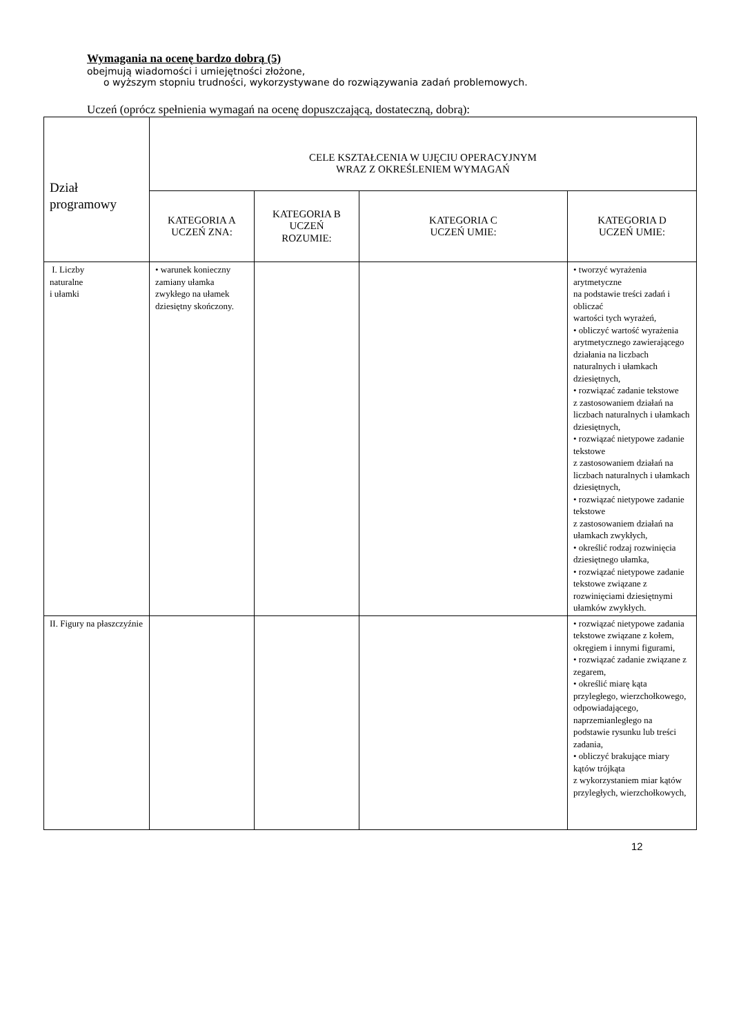Wymagania na ocenę bardzo dobrą (5)
obejmują wiadomości i umiejętności złożone,
o wyższym stopniu trudności, wykorzystywane do rozwiązywania zadań problemowych.
Uczeń (oprócz spełnienia wymagań na ocenę dopuszczającą, dostateczną, dobrą):
| Dział programowy | CELE KSZTAŁCENIA W UJĘCIU OPERACYJNYM WRAZ Z OKREŚLENIEM WYMAGAŃ | | | |
| --- | --- | --- | --- | --- |
| | KATEGORIA A UCZEŃ ZNA: | KATEGORIA B UCZEŃ ROZUMIE: | KATEGORIA C UCZEŃ UMIE: | KATEGORIA D UCZEŃ UMIE: |
| I. Liczby naturalne i ułamki | • warunek konieczny zamiany ułamka zwykłego na ułamek dziesiętny skończony. | | | • tworzyć wyrażenia arytmetyczne na podstawie treści zadań i obliczać wartości tych wyrażeń, • obliczyć wartość wyrażenia arytmetycznego zawierającego działania na liczbach naturalnych i ułamkach dziesiętnych, • rozwiązać zadanie tekstowe z zastosowaniem działań na liczbach naturalnych i ułamkach dziesiętnych, • rozwiązać nietypowe zadanie tekstowe z zastosowaniem działań na liczbach naturalnych i ułamkach dziesiętnych, • rozwiązać nietypowe zadanie tekstowe z zastosowaniem działań na ułamkach zwykłych, • określić rodzaj rozwinięcia dziesiętnego ułamka, • rozwiązać nietypowe zadanie tekstowe związane z rozwinięciami dziesiętnymi ułamków zwykłych. |
| II. Figury na płaszczyźnie | | | | • rozwiązać nietypowe zadania tekstowe związane z kołem, okręgiem i innymi figurami, • rozwiązać zadanie związane z zegarem, • określić miarę kąta przyległego, wierzchołkowego, odpowiadającego, naprzemianległego na podstawie rysunku lub treści zadania, • obliczyć brakujące miary kątów trójkąta z wykorzystaniem miar kątów przyległych, wierzchołkowych, |
12